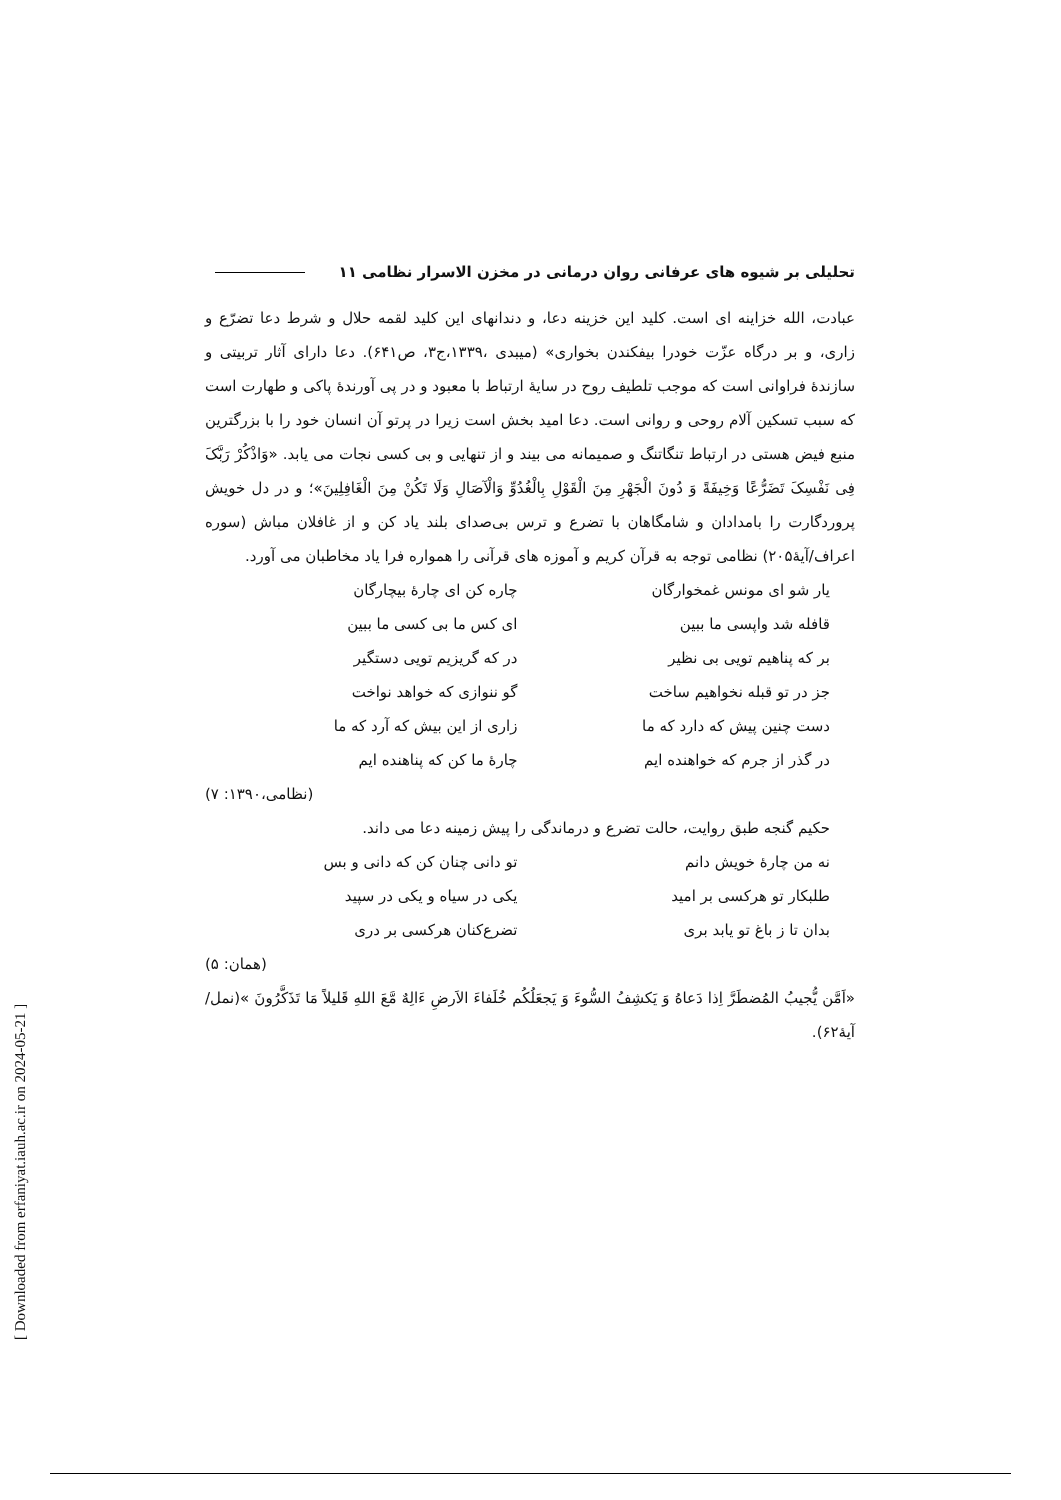تحلیلی بر شیوه های عرفانی روان درمانی در مخزن الاسرار نظامی ۱۱
عبادت، الله خزاینه ای است. کلید این خزینه دعا، و دندانهای این کلید لقمه حلال و شرط دعا تضرّع و زاری، و بر درگاه عزّت خودرا بیفکندن بخواری» (میبدی ،۱۳۳۹،ج۳، ص۶۴۱). دعا دارای آثار تربیتی و سازندۀ فراوانی است که موجب تلطیف روح در سایۀ ارتباط با معبود و در پی آورندۀ پاکی و طهارت است که سبب تسکین آلام روحی و روانی است. دعا امید بخش است زیرا در پرتو آن انسان خود را با بزرگترین منبع فیض هستی در ارتباط تنگاتنگ و صمیمانه می بیند و از تنهایی و بی کسی نجات می یابد. «وَاذْکُرْ رَبَّکَ فِی نَفْسِکَ تَضَرُّعًا وَخِیفَةً وَ دُونَ الْجَهْرِ مِنَ الْقَوْلِ بِالْغُدُوِّ وَالْآصَالِ وَلَا تَکُنْ مِنَ الْغَافِلِینَ»؛ و در دل خویش پروردگارت را بامدادان و شامگاهان با تضرع و ترس بی‌صدای بلند یاد کن و از غافلان مباش (سوره اعراف/آیۀ۲۰۵) نظامی توجه به قرآن کریم و آموزه های قرآنی را همواره فرا یاد مخاطبان می آورد.
یار شو ای مونس غمخوارگان چاره کن ای چارۀ بیچارگان قافله شد واپسی ما ببین ای کس ما بی کسی ما ببین بر که پناهیم تویی بی نظیر در که گریزیم تویی دستگیر جز در تو قبله نخواهیم ساخت گو ننوازی که خواهد نواخت دست چنین پیش که دارد که ما زاری از این بیش که آرد که ما در گذر از جرم که خواهنده ایم چارۀ ما کن که پناهنده ایم
(نظامی،۱۳۹۰: ۷)
حکیم گنجه طبق روایت، حالت تضرع و درماندگی را پیش زمینه دعا می داند.
نه من چارۀ خویش دانم تو دانی چنان کن که دانی و بس طلبکار تو هرکسی بر امید یکی در سیاه و یکی در سپید بدان تا ز باغ تو یابد بری تضرع‌کنان هرکسی بر دری
(همان: ۵)
«اَمَّن یُّجیبُ المُضطَرَّ اِذا دَعاهُ وَ یَکشِفُ السُّوءَ وَ یَجعَلُکُم خُلَفاءَ الاَرضِ ءَالِهٌ مَّعَ اللهِ قَلیلاً مَا تَذَکَّرُونَ »(نمل/ آیۀ۶۲).
[ Downloaded from erfaniyat.iauh.ac.ir on 2024-05-21 ]